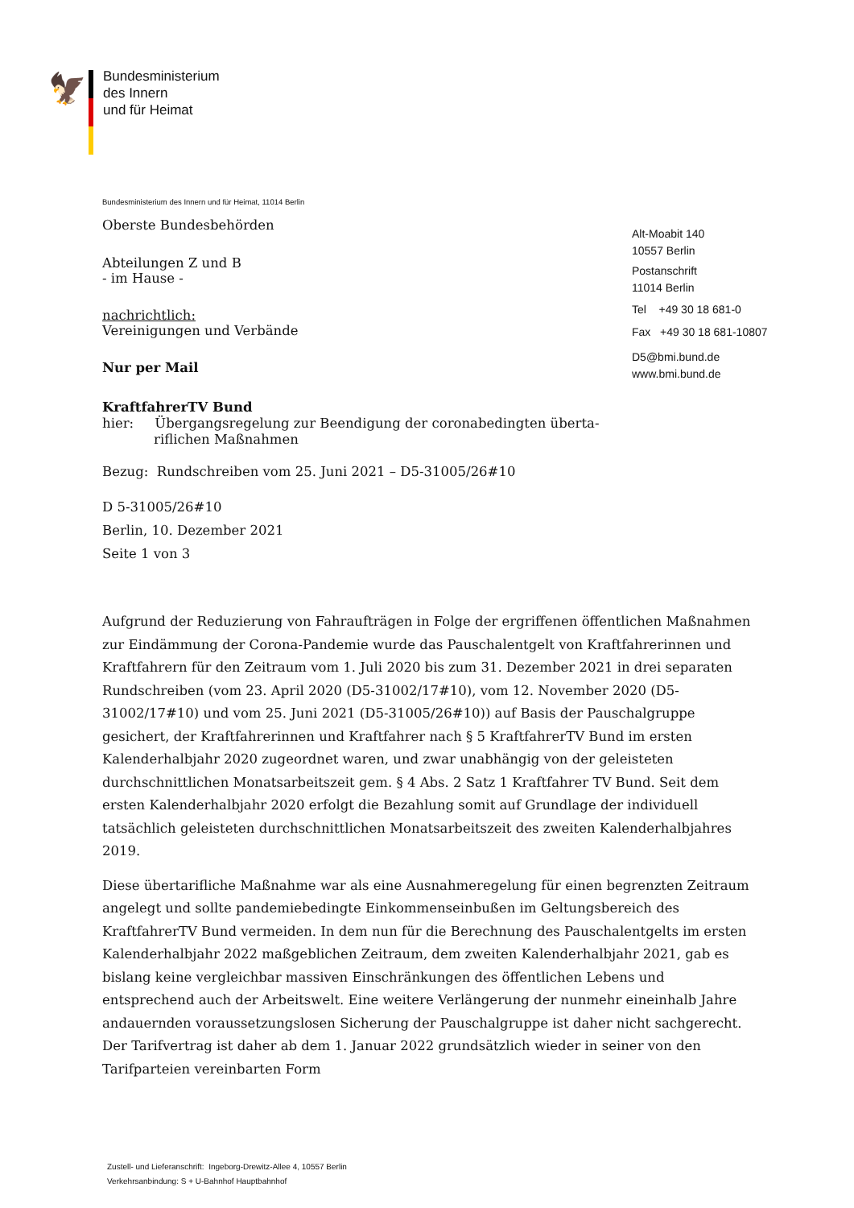🦅
Bundesministerium
des Innern
und für Heimat
Bundesministerium des Innern und für Heimat, 11014 Berlin
Oberste Bundesbehörden
Abteilungen Z und B
- im Hause -
nachrichtlich:
Vereinigungen und Verbände
Nur per Mail
KraftfahrerTV Bund
hier: Übergangsregelung zur Beendigung der coronabedingten überta-
riflichen Maßnahmen
Bezug: Rundschreiben vom 25. Juni 2021 – D5-31005/26#10
D 5-31005/26#10
Berlin, 10. Dezember 2021
Seite 1 von 3
Aufgrund der Reduzierung von Fahraufträgen in Folge der ergriffenen öffentlichen Maßnahmen zur Eindämmung der Corona-Pandemie wurde das Pauschalentgelt von Kraftfahrerinnen und Kraftfahrern für den Zeitraum vom 1. Juli 2020 bis zum 31. Dezember 2021 in drei separaten Rundschreiben (vom 23. April 2020 (D5-31002/17#10), vom 12. November 2020 (D5-31002/17#10) und vom 25. Juni 2021 (D5-31005/26#10)) auf Basis der Pauschalgruppe gesichert, der Kraftfahrerinnen und Kraftfahrer nach § 5 KraftfahrerTV Bund im ersten Kalenderhalbjahr 2020 zugeordnet waren, und zwar unabhängig von der geleisteten durchschnittlichen Monatsarbeitszeit gem. § 4 Abs. 2 Satz 1 Kraftfahrer TV Bund. Seit dem ersten Kalenderhalbjahr 2020 erfolgt die Bezahlung somit auf Grundlage der individuell tatsächlich geleisteten durchschnittlichen Monatsarbeitszeit des zweiten Kalenderhalbjahres 2019.
Diese übertarifliche Maßnahme war als eine Ausnahmeregelung für einen begrenzten Zeitraum angelegt und sollte pandemiebedingte Einkommenseinbußen im Geltungsbereich des KraftfahrerTV Bund vermeiden. In dem nun für die Berechnung des Pauschalentgelts im ersten Kalenderhalbjahr 2022 maßgeblichen Zeitraum, dem zweiten Kalenderhalbjahr 2021, gab es bislang keine vergleichbar massiven Einschränkungen des öffentlichen Lebens und entsprechend auch der Arbeitswelt. Eine weitere Verlängerung der nunmehr eineinhalb Jahre andauernden voraussetzungslosen Sicherung der Pauschalgruppe ist daher nicht sachgerecht. Der Tarifvertrag ist daher ab dem 1. Januar 2022 grundsätzlich wieder in seiner von den Tarifparteien vereinbarten Form
Alt-Moabit 140
10557 Berlin
Postanschrift
11014 Berlin
Tel +49 30 18 681-0
Fax +49 30 18 681-10807
D5@bmi.bund.de
www.bmi.bund.de
Zustell- und Lieferanschrift: Ingeborg-Drewitz-Allee 4, 10557 Berlin
Verkehrsanbindung: S + U-Bahnhof Hauptbahnhof